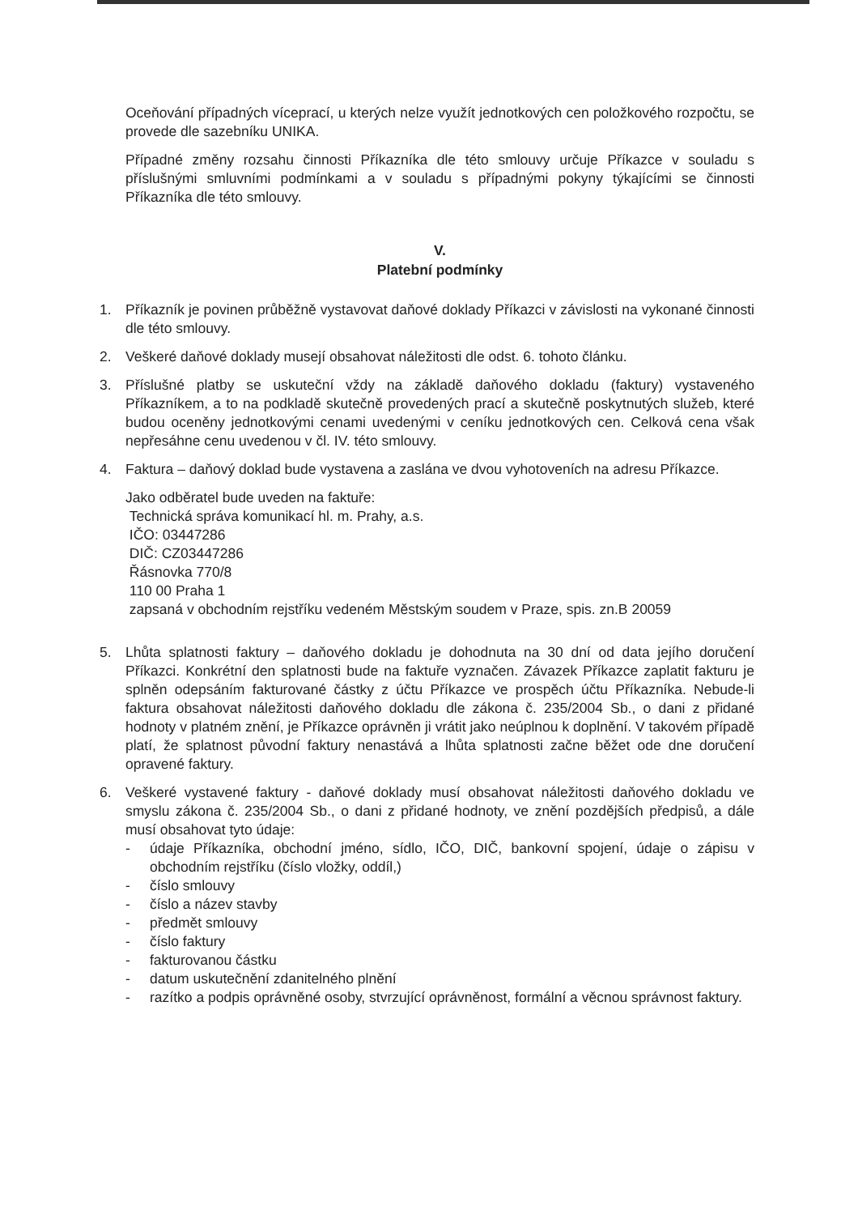Oceňování případných víceprací, u kterých nelze využít jednotkových cen položkového rozpočtu, se provede dle sazebníku UNIKA.
Případné změny rozsahu činnosti Příkazníka dle této smlouvy určuje Příkazce v souladu s příslušnými smluvními podmínkami a v souladu s případnými pokyny týkajícími se činnosti Příkazníka dle této smlouvy.
V.
Platební podmínky
1. Příkazník je povinen průběžně vystavovat daňové doklady Příkazci v závislosti na vykonané činnosti dle této smlouvy.
2. Veškeré daňové doklady musejí obsahovat náležitosti dle odst. 6. tohoto článku.
3. Příslušné platby se uskuteční vždy na základě daňového dokladu (faktury) vystaveného Příkazníkem, a to na podkladě skutečně provedených prací a skutečně poskytnutých služeb, které budou oceněny jednotkovými cenami uvedenými v ceníku jednotkových cen. Celková cena však nepřesáhne cenu uvedenou v čl. IV. této smlouvy.
4. Faktura – daňový doklad bude vystavena a zaslána ve dvou vyhotoveních na adresu Příkazce.
Jako odběratel bude uveden na faktuře:
Technická správa komunikací hl. m. Prahy, a.s.
IČO: 03447286
DIČ: CZ03447286
Řásnovka 770/8
110 00 Praha 1
zapsaná v obchodním rejstříku vedeném Městským soudem v Praze, spis. zn.B 20059
5. Lhůta splatnosti faktury – daňového dokladu je dohodnuta na 30 dní od data jejího doručení Příkazci. Konkrétní den splatnosti bude na faktuře vyznačen. Závazek Příkazce zaplatit fakturu je splněn odepsáním fakturované částky z účtu Příkazce ve prospěch účtu Příkazníka. Nebude-li faktura obsahovat náležitosti daňového dokladu dle zákona č. 235/2004 Sb., o dani z přidané hodnoty v platném znění, je Příkazce oprávněn ji vrátit jako neúplnou k doplnění. V takovém případě platí, že splatnost původní faktury nenastává a lhůta splatnosti začne běžet ode dne doručení opravené faktury.
6. Veškeré vystavené faktury - daňové doklady musí obsahovat náležitosti daňového dokladu ve smyslu zákona č. 235/2004 Sb., o dani z přidané hodnoty, ve znění pozdějších předpisů, a dále musí obsahovat tyto údaje:
- údaje Příkazníka, obchodní jméno, sídlo, IČO, DIČ, bankovní spojení, údaje o zápisu v obchodním rejstříku (číslo vložky, oddíl,)
- číslo smlouvy
- číslo a název stavby
- předmět smlouvy
- číslo faktury
- fakturovanou částku
- datum uskutečnění zdanitelného plnění
- razítko a podpis oprávněné osoby, stvrzující oprávněnost, formální a věcnou správnost faktury.